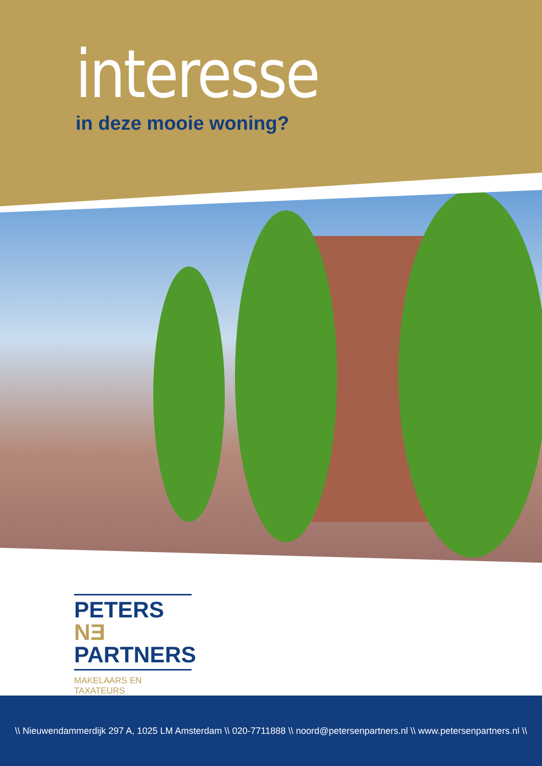interesse
in deze mooie woning?
PETERS NƎ
PARTNERS
MAKELAARS EN TAXATEURS
\\ Nieuwendammerdijk 297 A, 1025 LM Amsterdam \\ 020-7711888 \\ noord@petersenpartners.nl \\ www.petersenpartners.nl \\